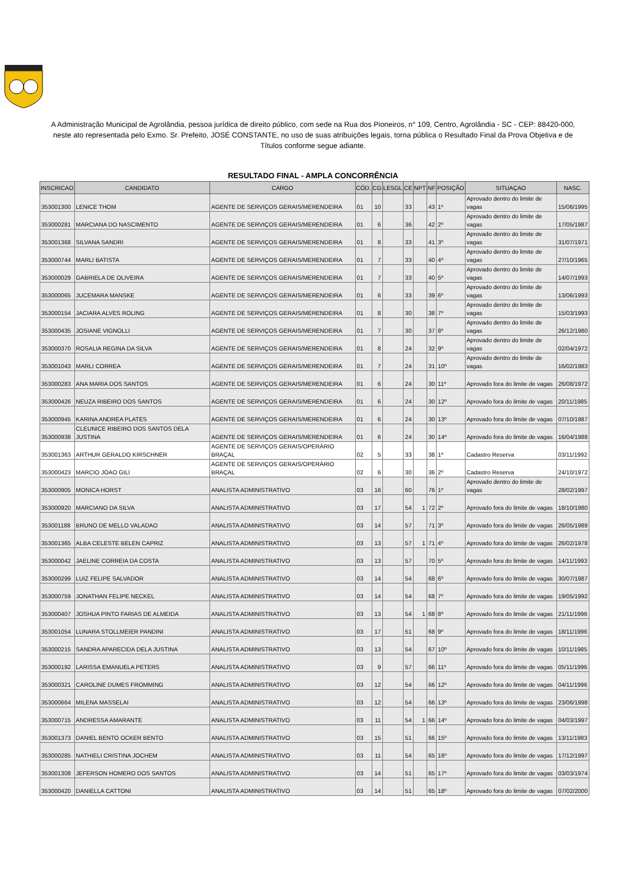A Administração Municipal de Agrolândia, pessoa jurídica de direito público, com sede na Rua dos Pioneiros, n° 109, Centro, Agrolândia - SC - CEP: 88420-000, neste ato representada pelo Exmo. Sr. Prefeito, JOSÉ CONSTANTE, no uso de suas atribuições legais, torna pública o Resultado Final da Prova Objetiva e de Títulos conforme segue adiante.
RESULTADO FINAL - AMPLA CONCORRÊNCIA
| INSCRICAO | CANDIDATO | CARGO | CÓD. | CG | LESGL | CE | NPT | NF | POSIÇÃO | SITUAÇAO | NASC. |
| --- | --- | --- | --- | --- | --- | --- | --- | --- | --- | --- | --- |
| 353001300 | LENICE THOM | AGENTE DE SERVIÇOS GERAIS/MERENDEIRA | 01 | 10 | | 33 | | 43 | 1º | Aprovado dentro do limite de vagas | 15/06/1995 |
| 353000281 | MARCIANA DO NASCIMENTO | AGENTE DE SERVIÇOS GERAIS/MERENDEIRA | 01 | 6 | | 36 | | 42 | 2º | Aprovado dentro do limite de vagas | 17/05/1987 |
| 353001368 | SILVANA SANDRI | AGENTE DE SERVIÇOS GERAIS/MERENDEIRA | 01 | 8 | | 33 | | 41 | 3º | Aprovado dentro do limite de vagas | 31/07/1971 |
| 353000744 | MARLI BATISTA | AGENTE DE SERVIÇOS GERAIS/MERENDEIRA | 01 | 7 | | 33 | | 40 | 4º | Aprovado dentro do limite de vagas | 27/10/1965 |
| 353000029 | GABRIELA DE OLIVEIRA | AGENTE DE SERVIÇOS GERAIS/MERENDEIRA | 01 | 7 | | 33 | | 40 | 5º | Aprovado dentro do limite de vagas | 14/07/1993 |
| 353000065 | JUCEMARA MANSKE | AGENTE DE SERVIÇOS GERAIS/MERENDEIRA | 01 | 6 | | 33 | | 39 | 6º | Aprovado dentro do limite de vagas | 13/06/1993 |
| 353000154 | JACIARA ALVES ROLING | AGENTE DE SERVIÇOS GERAIS/MERENDEIRA | 01 | 8 | | 30 | | 38 | 7º | Aprovado dentro do limite de vagas | 15/03/1993 |
| 353000435 | JOSIANE VIGNOLLI | AGENTE DE SERVIÇOS GERAIS/MERENDEIRA | 01 | 7 | | 30 | | 37 | 8º | Aprovado dentro do limite de vagas | 26/12/1980 |
| 353000370 | ROSALIA REGINA DA SILVA | AGENTE DE SERVIÇOS GERAIS/MERENDEIRA | 01 | 8 | | 24 | | 32 | 9º | Aprovado dentro do limite de vagas | 02/04/1972 |
| 353001043 | MARLI CORREA | AGENTE DE SERVIÇOS GERAIS/MERENDEIRA | 01 | 7 | | 24 | | 31 | 10º | Aprovado dentro do limite de vagas | 16/02/1983 |
| 353000283 | ANA MARIA DOS SANTOS | AGENTE DE SERVIÇOS GERAIS/MERENDEIRA | 01 | 6 | | 24 | | 30 | 11º | Aprovado fora do limite de vagas | 26/08/1972 |
| 353000426 | NEUZA RIBEIRO DOS SANTOS | AGENTE DE SERVIÇOS GERAIS/MERENDEIRA | 01 | 6 | | 24 | | 30 | 12º | Aprovado fora do limite de vagas | 20/11/1985 |
| 353000945 | KARINA ANDREA PLATES | AGENTE DE SERVIÇOS GERAIS/MERENDEIRA | 01 | 6 | | 24 | | 30 | 13º | Aprovado fora do limite de vagas | 07/10/1987 |
| 353000938 | CLEUNICE RIBEIRO DOS SANTOS DELA JUSTINA | AGENTE DE SERVIÇOS GERAIS/MERENDEIRA | 01 | 6 | | 24 | | 30 | 14º | Aprovado fora do limite de vagas | 16/04/1988 |
| 353001363 | ARTHUR GERALDO KIRSCHNER | AGENTE DE SERVIÇOS GERAIS/OPERÁRIO BRAÇAL | 02 | 5 | | 33 | | 38 | 1º | Cadastro Reserva | 03/11/1992 |
| 353000423 | MARCIO JOAO GILI | AGENTE DE SERVIÇOS GERAIS/OPERÁRIO BRAÇAL | 02 | 6 | | 30 | | 36 | 2º | Cadastro Reserva | 24/10/1972 |
| 353000905 | MONICA HORST | ANALISTA ADMINISTRATIVO | 03 | 16 | | 60 | | 76 | 1º | Aprovado dentro do limite de vagas | 28/02/1997 |
| 353000920 | MARCIANO DA SILVA | ANALISTA ADMINISTRATIVO | 03 | 17 | | 54 | 1 | 72 | 2º | Aprovado fora do limite de vagas | 18/10/1980 |
| 353001188 | BRUNO DE MELLO VALADAO | ANALISTA ADMINISTRATIVO | 03 | 14 | | 57 | | 71 | 3º | Aprovado fora do limite de vagas | 26/05/1989 |
| 353001365 | ALBA CELESTE BELEN CAPRIZ | ANALISTA ADMINISTRATIVO | 03 | 13 | | 57 | 1 | 71 | 4º | Aprovado fora do limite de vagas | 26/02/1978 |
| 353000042 | JAELINE CORREIA DA COSTA | ANALISTA ADMINISTRATIVO | 03 | 13 | | 57 | | 70 | 5º | Aprovado fora do limite de vagas | 14/11/1993 |
| 353000299 | LUIZ FELIPE SALVADOR | ANALISTA ADMINISTRATIVO | 03 | 14 | | 54 | | 68 | 6º | Aprovado fora do limite de vagas | 30/07/1987 |
| 353000759 | JONATHAN FELIPE NECKEL | ANALISTA ADMINISTRATIVO | 03 | 14 | | 54 | | 68 | 7º | Aprovado fora do limite de vagas | 19/05/1992 |
| 353000407 | JOSHUA PINTO FARIAS DE ALMEIDA | ANALISTA ADMINISTRATIVO | 03 | 13 | | 54 | 1 | 68 | 8º | Aprovado fora do limite de vagas | 21/11/1996 |
| 353001054 | LUNARA STOLLMEIER PANDINI | ANALISTA ADMINISTRATIVO | 03 | 17 | | 51 | | 68 | 9º | Aprovado fora do limite de vagas | 18/11/1996 |
| 353000215 | SANDRA APARECIDA DELA JUSTINA | ANALISTA ADMINISTRATIVO | 03 | 13 | | 54 | | 67 | 10º | Aprovado fora do limite de vagas | 10/11/1985 |
| 353000192 | LARISSA EMANUELA PETERS | ANALISTA ADMINISTRATIVO | 03 | 9 | | 57 | | 66 | 11º | Aprovado fora do limite de vagas | 05/11/1996 |
| 353000321 | CAROLINE DUMES FROMMING | ANALISTA ADMINISTRATIVO | 03 | 12 | | 54 | | 66 | 12º | Aprovado fora do limite de vagas | 04/11/1996 |
| 353000664 | MILENA MASSELAI | ANALISTA ADMINISTRATIVO | 03 | 12 | | 54 | | 66 | 13º | Aprovado fora do limite de vagas | 23/06/1998 |
| 353000715 | ANDRESSA AMARANTE | ANALISTA ADMINISTRATIVO | 03 | 11 | | 54 | 1 | 66 | 14º | Aprovado fora do limite de vagas | 04/03/1997 |
| 353001373 | DANIEL BENTO OCKER BENTO | ANALISTA ADMINISTRATIVO | 03 | 15 | | 51 | | 66 | 15º | Aprovado fora do limite de vagas | 13/11/1983 |
| 353000285 | NATHIELI CRISTINA JOCHEM | ANALISTA ADMINISTRATIVO | 03 | 11 | | 54 | | 65 | 16º | Aprovado fora do limite de vagas | 17/12/1997 |
| 353001308 | JEFERSON HOMERO DOS SANTOS | ANALISTA ADMINISTRATIVO | 03 | 14 | | 51 | | 65 | 17º | Aprovado fora do limite de vagas | 03/03/1974 |
| 353000420 | DANIELLA CATTONI | ANALISTA ADMINISTRATIVO | 03 | 14 | | 51 | | 65 | 18º | Aprovado fora do limite de vagas | 07/02/2000 |